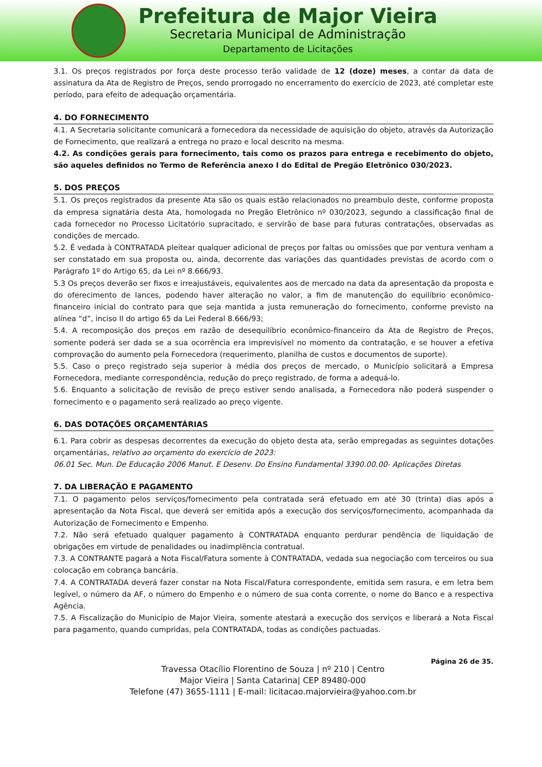Prefeitura de Major Vieira
Secretaria Municipal de Administração
Departamento de Licitações
3.1. Os preços registrados por força deste processo terão validade de 12 (doze) meses, a contar da data de assinatura da Ata de Registro de Preços, sendo prorrogado no encerramento do exercício de 2023, até completar este período, para efeito de adequação orçamentária.
4. DO FORNECIMENTO
4.1. A Secretaria solicitante comunicará a fornecedora da necessidade de aquisição do objeto, através da Autorização de Fornecimento, que realizará a entrega no prazo e local descrito na mesma.
4.2. As condições gerais para fornecimento, tais como os prazos para entrega e recebimento do objeto, são aqueles definidos no Termo de Referência anexo I do Edital de Pregão Eletrônico 030/2023.
5. DOS PREÇOS
5.1. Os preços registrados da presente Ata são os quais estão relacionados no preambulo deste, conforme proposta da empresa signatária desta Ata, homologada no Pregão Eletrônico nº 030/2023, segundo a classificação final de cada fornecedor no Processo Licitatório supracitado, e servirão de base para futuras contratações, observadas as condições de mercado.
5.2. É vedada à CONTRATADA pleitear qualquer adicional de preços por faltas ou omissões que por ventura venham a ser constatado em sua proposta ou, ainda, decorrente das variações das quantidades previstas de acordo com o Parágrafo 1º do Artigo 65, da Lei nº 8.666/93.
5.3 Os preços deverão ser fixos e irreajustáveis, equivalentes aos de mercado na data da apresentação da proposta e do oferecimento de lances, podendo haver alteração no valor, a fim de manutenção do equilíbrio econômico-financeiro inicial do contrato para que seja mantida a justa remuneração do fornecimento, conforme previsto na alínea “d”, inciso II do artigo 65 da Lei Federal 8.666/93;
5.4. A recomposição dos preços em razão de desequilíbrio econômico-financeiro da Ata de Registro de Preços, somente poderá ser dada se a sua ocorrência era imprevisível no momento da contratação, e se houver a efetiva comprovação do aumento pela Fornecedora (requerimento, planilha de custos e documentos de suporte).
5.5. Caso o preço registrado seja superior à média dos preços de mercado, o Município solicitará a Empresa Fornecedora, mediante correspondência, redução do preço registrado, de forma a adequá-lo.
5.6. Enquanto a solicitação de revisão de preço estiver sendo analisada, a Fornecedora não poderá suspender o fornecimento e o pagamento será realizado ao preço vigente.
6. DAS DOTAÇÕES ORÇAMENTÁRIAS
6.1. Para cobrir as despesas decorrentes da execução do objeto desta ata, serão empregadas as seguintes dotações orçamentárias, relativo ao orçamento do exercício de 2023:
06.01 Sec. Mun. De Educação 2006 Manut. E Desenv. Do Ensino Fundamental 3390.00.00- Aplicações Diretas
7. DA LIBERAÇÃO E PAGAMENTO
7.1. O pagamento pelos serviços/fornecimento pela contratada será efetuado em até 30 (trinta) dias após a apresentação da Nota Fiscal, que deverá ser emitida após a execução dos serviços/fornecimento, acompanhada da Autorização de Fornecimento e Empenho.
7.2. Não será efetuado qualquer pagamento à CONTRATADA enquanto perdurar pendência de liquidação de obrigações em virtude de penalidades ou inadimplência contratual.
7.3. A CONTRANTE pagará a Nota Fiscal/Fatura somente à CONTRATADA, vedada sua negociação com terceiros ou sua colocação em cobrança bancária.
7.4. A CONTRATADA deverá fazer constar na Nota Fiscal/Fatura correspondente, emitida sem rasura, e em letra bem legível, o número da AF, o número do Empenho e o número de sua conta corrente, o nome do Banco e a respectiva Agência.
7.5. A Fiscalização do Município de Major Vieira, somente atestará a execução dos serviços e liberará a Nota Fiscal para pagamento, quando cumpridas, pela CONTRATADA, todas as condições pactuadas.
Travessa Otacílio Florentino de Souza | nº 210 | Centro
Major Vieira | Santa Catarina| CEP 89480-000
Telefone (47) 3655-1111 | E-mail: licitacao.majorvieira@yahoo.com.br
Página 26 de 35.